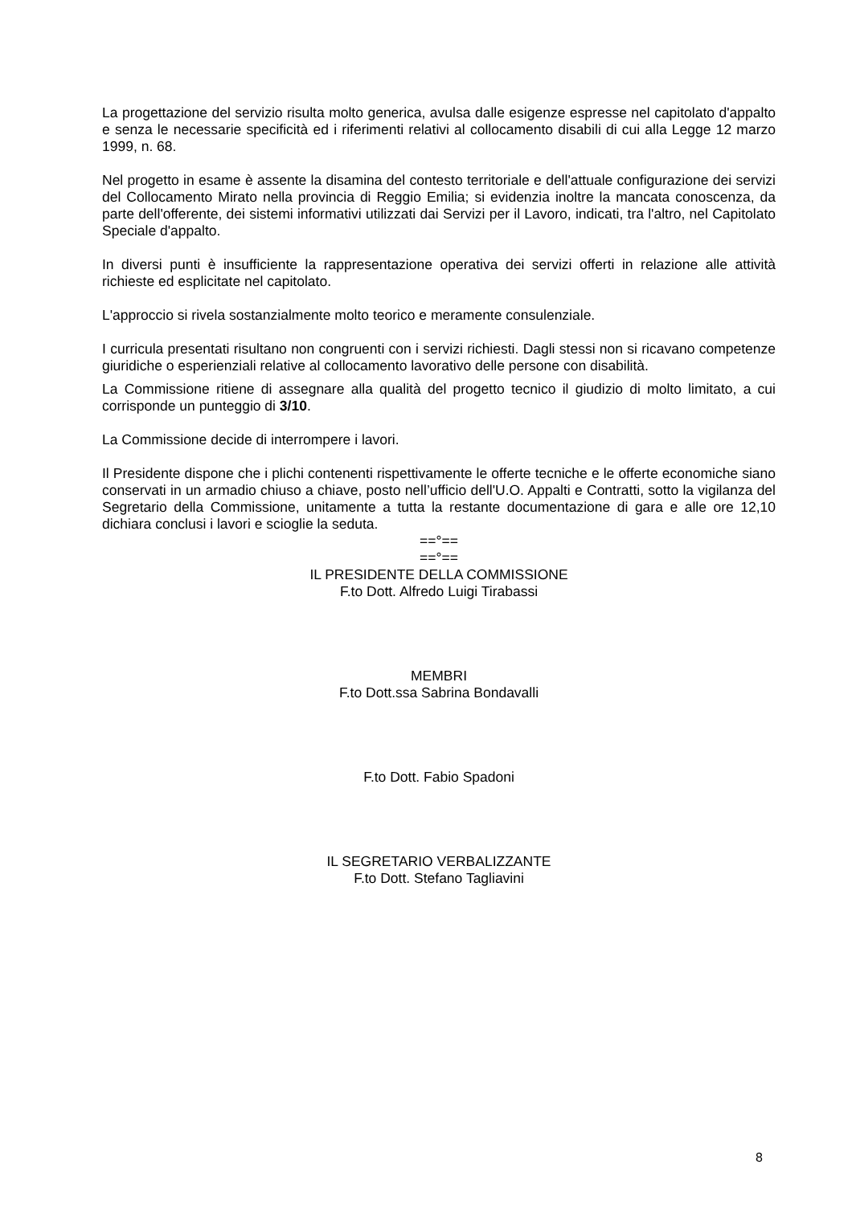La progettazione del servizio risulta molto generica, avulsa dalle esigenze espresse nel capitolato d'appalto e senza le necessarie specificità ed i riferimenti relativi al collocamento disabili di cui alla Legge 12 marzo 1999, n. 68.
Nel progetto in esame è assente la disamina del contesto territoriale e dell'attuale configurazione dei servizi del Collocamento Mirato nella provincia di Reggio Emilia; si evidenzia inoltre la mancata conoscenza, da parte dell'offerente, dei sistemi informativi utilizzati dai Servizi per il Lavoro, indicati, tra l'altro, nel Capitolato Speciale d'appalto.
In diversi punti è insufficiente la rappresentazione operativa dei servizi offerti in relazione alle attività richieste ed esplicitate nel capitolato.
L'approccio si rivela sostanzialmente molto teorico e meramente consulenziale.
I curricula presentati risultano non congruenti con i servizi richiesti. Dagli stessi non si ricavano competenze giuridiche o esperienziali relative al collocamento lavorativo delle persone con disabilità.
La Commissione ritiene di assegnare alla qualità del progetto tecnico il giudizio di molto limitato, a cui corrisponde un punteggio di 3/10.
La Commissione decide di interrompere i lavori.
Il Presidente dispone che i plichi contenenti rispettivamente le offerte tecniche e le offerte economiche siano conservati in un armadio chiuso a chiave, posto nell’ufficio dell'U.O. Appalti e Contratti, sotto la vigilanza del Segretario della Commissione, unitamente a tutta la restante documentazione di gara e alle ore 12,10 dichiara conclusi i lavori e scioglie la seduta.
==°==
==°==
IL PRESIDENTE DELLA COMMISSIONE
F.to Dott. Alfredo Luigi Tirabassi
MEMBRI
F.to Dott.ssa Sabrina Bondavalli
F.to Dott. Fabio Spadoni
IL SEGRETARIO VERBALIZZANTE
F.to Dott. Stefano Tagliavini
8